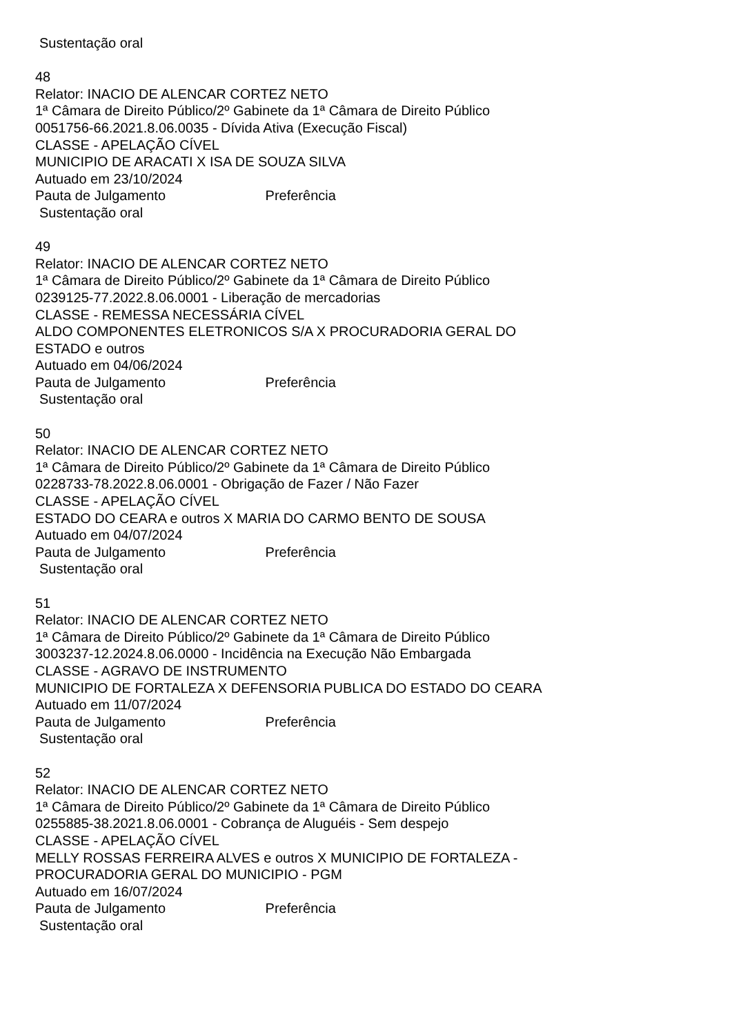Sustentação oral
48
Relator: INACIO DE ALENCAR CORTEZ NETO
1ª Câmara de Direito Público/2º Gabinete da 1ª Câmara de Direito Público
0051756-66.2021.8.06.0035 - Dívida Ativa (Execução Fiscal)
CLASSE - APELAÇÃO CÍVEL
MUNICIPIO DE ARACATI X ISA DE SOUZA SILVA
Autuado em 23/10/2024
Pauta de Julgamento Preferência
Sustentação oral
49
Relator: INACIO DE ALENCAR CORTEZ NETO
1ª Câmara de Direito Público/2º Gabinete da 1ª Câmara de Direito Público
0239125-77.2022.8.06.0001 - Liberação de mercadorias
CLASSE - REMESSA NECESSÁRIA CÍVEL
ALDO COMPONENTES ELETRONICOS S/A X PROCURADORIA GERAL DO
ESTADO e outros
Autuado em 04/06/2024
Pauta de Julgamento Preferência
Sustentação oral
50
Relator: INACIO DE ALENCAR CORTEZ NETO
1ª Câmara de Direito Público/2º Gabinete da 1ª Câmara de Direito Público
0228733-78.2022.8.06.0001 - Obrigação de Fazer / Não Fazer
CLASSE - APELAÇÃO CÍVEL
ESTADO DO CEARA e outros X MARIA DO CARMO BENTO DE SOUSA
Autuado em 04/07/2024
Pauta de Julgamento Preferência
Sustentação oral
51
Relator: INACIO DE ALENCAR CORTEZ NETO
1ª Câmara de Direito Público/2º Gabinete da 1ª Câmara de Direito Público
3003237-12.2024.8.06.0000 - Incidência na Execução Não Embargada
CLASSE - AGRAVO DE INSTRUMENTO
MUNICIPIO DE FORTALEZA X DEFENSORIA PUBLICA DO ESTADO DO CEARA
Autuado em 11/07/2024
Pauta de Julgamento Preferência
Sustentação oral
52
Relator: INACIO DE ALENCAR CORTEZ NETO
1ª Câmara de Direito Público/2º Gabinete da 1ª Câmara de Direito Público
0255885-38.2021.8.06.0001 - Cobrança de Aluguéis - Sem despejo
CLASSE - APELAÇÃO CÍVEL
MELLY ROSSAS FERREIRA ALVES e outros X MUNICIPIO DE FORTALEZA -
PROCURADORIA GERAL DO MUNICIPIO - PGM
Autuado em 16/07/2024
Pauta de Julgamento Preferência
Sustentação oral